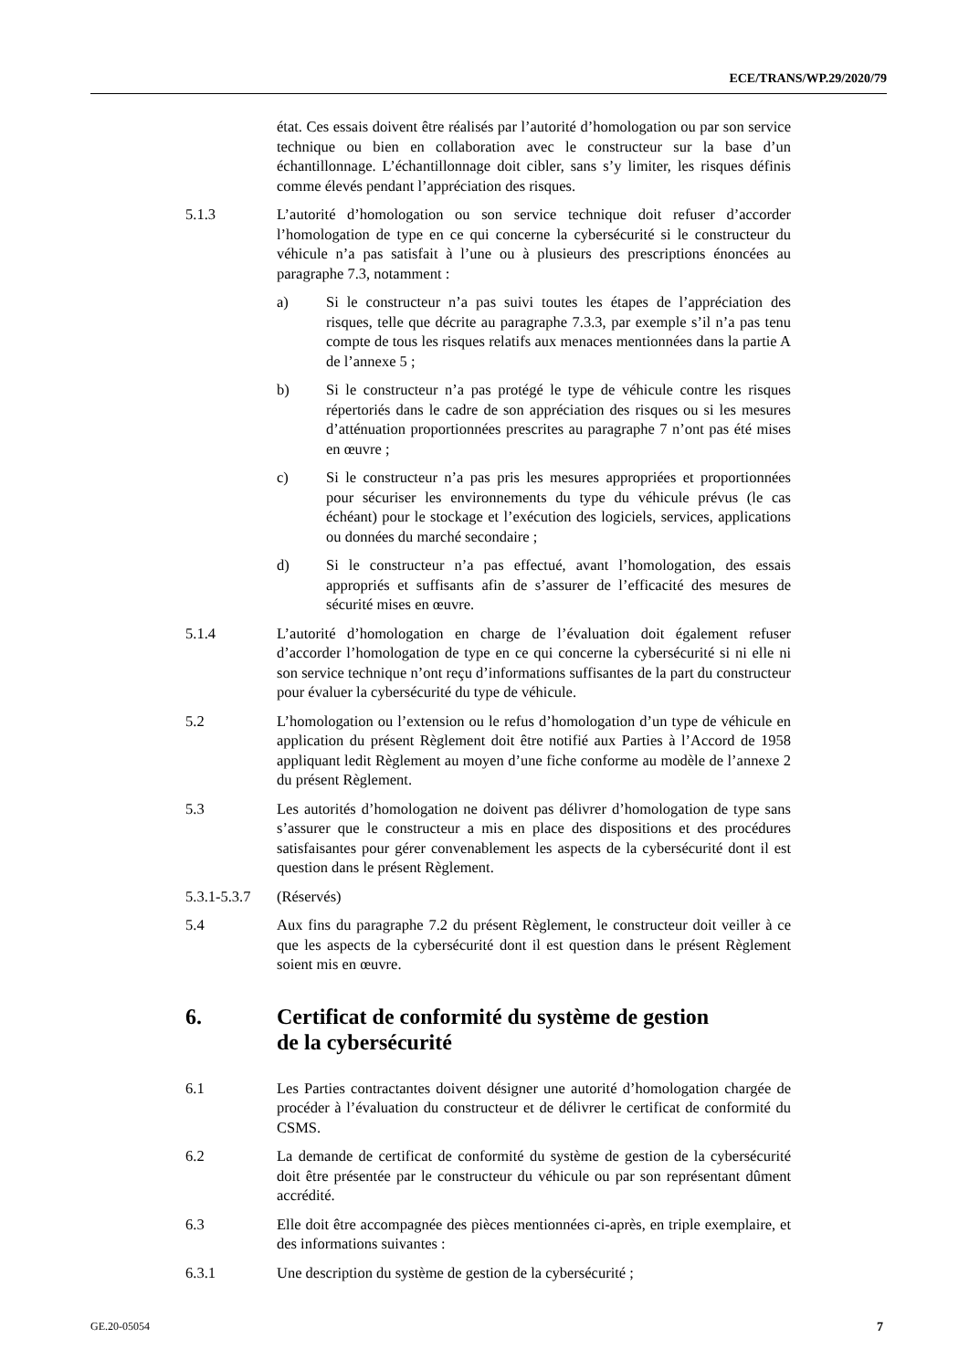ECE/TRANS/WP.29/2020/79
état. Ces essais doivent être réalisés par l’autorité d’homologation ou par son service technique ou bien en collaboration avec le constructeur sur la base d’un échantillonnage. L’échantillonnage doit cibler, sans s’y limiter, les risques définis comme élevés pendant l’appréciation des risques.
5.1.3 L’autorité d’homologation ou son service technique doit refuser d’accorder l’homologation de type en ce qui concerne la cybersécurité si le constructeur du véhicule n’a pas satisfait à l’une ou à plusieurs des prescriptions énoncées au paragraphe 7.3, notamment :
a) Si le constructeur n’a pas suivi toutes les étapes de l’appréciation des risques, telle que décrite au paragraphe 7.3.3, par exemple s’il n’a pas tenu compte de tous les risques relatifs aux menaces mentionnées dans la partie A de l’annexe 5 ;
b) Si le constructeur n’a pas protégé le type de véhicule contre les risques répertoriés dans le cadre de son appréciation des risques ou si les mesures d’atténuation proportionnées prescrites au paragraphe 7 n’ont pas été mises en œuvre ;
c) Si le constructeur n’a pas pris les mesures appropriées et proportionnées pour sécuriser les environnements du type du véhicule prévus (le cas échéant) pour le stockage et l’exécution des logiciels, services, applications ou données du marché secondaire ;
d) Si le constructeur n’a pas effectué, avant l’homologation, des essais appropriés et suffisants afin de s’assurer de l’efficacité des mesures de sécurité mises en œuvre.
5.1.4 L’autorité d’homologation en charge de l’évaluation doit également refuser d’accorder l’homologation de type en ce qui concerne la cybersécurité si ni elle ni son service technique n’ont reçu d’informations suffisantes de la part du constructeur pour évaluer la cybersécurité du type de véhicule.
5.2 L’homologation ou l’extension ou le refus d’homologation d’un type de véhicule en application du présent Règlement doit être notifié aux Parties à l’Accord de 1958 appliquant ledit Règlement au moyen d’une fiche conforme au modèle de l’annexe 2 du présent Règlement.
5.3 Les autorités d’homologation ne doivent pas délivrer d’homologation de type sans s’assurer que le constructeur a mis en place des dispositions et des procédures satisfaisantes pour gérer convenablement les aspects de la cybersécurité dont il est question dans le présent Règlement.
5.3.1-5.3.7 (Réservés)
5.4 Aux fins du paragraphe 7.2 du présent Règlement, le constructeur doit veiller à ce que les aspects de la cybersécurité dont il est question dans le présent Règlement soient mis en œuvre.
6. Certificat de conformité du système de gestion
de la cybersécurité
6.1 Les Parties contractantes doivent désigner une autorité d’homologation chargée de procéder à l’évaluation du constructeur et de délivrer le certificat de conformité du CSMS.
6.2 La demande de certificat de conformité du système de gestion de la cybersécurité doit être présentée par le constructeur du véhicule ou par son représentant dûment accrédité.
6.3 Elle doit être accompagnée des pièces mentionnées ci-après, en triple exemplaire, et des informations suivantes :
6.3.1 Une description du système de gestion de la cybersécurité ;
GE.20-05054 7